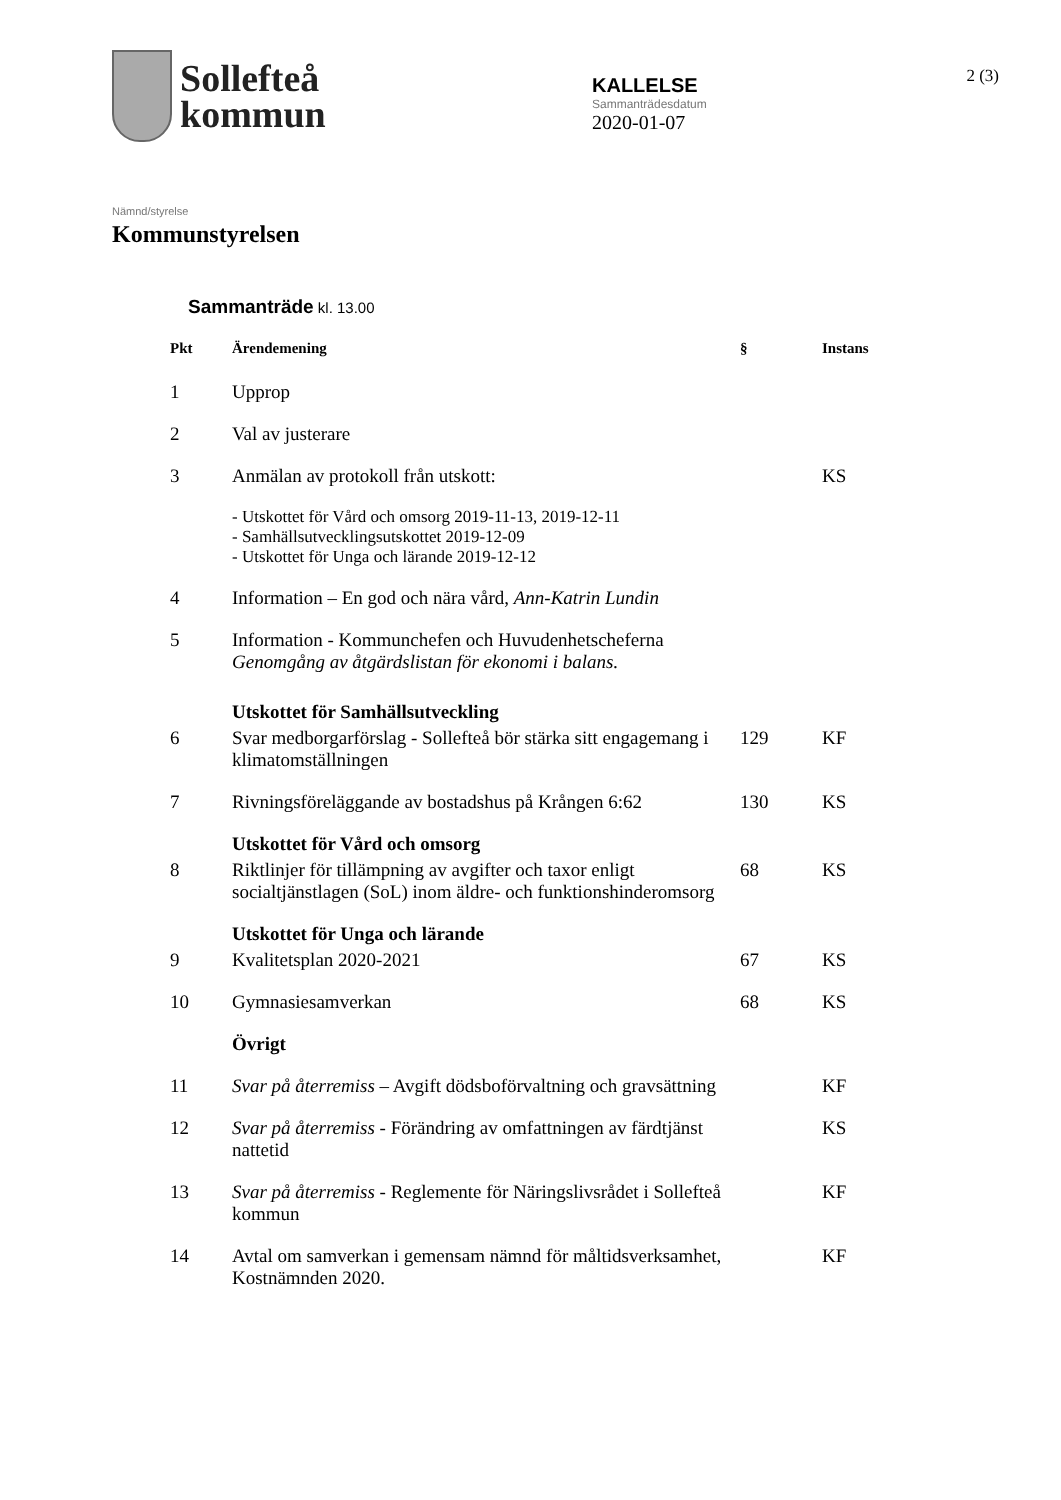Sollefteå
kommun
KALLELSE
Sammanträdesdatum
2020-01-07
2 (3)
Nämnd/styrelse
Kommunstyrelsen
Sammanträde kl. 13.00
| Pkt | Ärendemening | § | Instans |
| --- | --- | --- | --- |
| 1 | Upprop | | |
| 2 | Val av justerare | | |
| 3 | Anmälan av protokoll från utskott: | | KS |
| | - Utskottet för Vård och omsorg 2019-11-13, 2019-12-11 - Samhällsutvecklingsutskottet 2019-12-09 - Utskottet för Unga och lärande 2019-12-12 | | |
| 4 | Information – En god och nära vård, Ann-Katrin Lundin | | |
| 5 | Information - Kommunchefen och Huvudenhetscheferna Genomgång av åtgärdslistan för ekonomi i balans. | | |
| | Utskottet för Samhällsutveckling | | |
| 6 | Svar medborgarförslag - Sollefteå bör stärka sitt engagemang i klimatomställningen | 129 | KF |
| 7 | Rivningsföreläggande av bostadshus på Krången 6:62 | 130 | KS |
| | Utskottet för Vård och omsorg | | |
| 8 | Riktlinjer för tillämpning av avgifter och taxor enligt socialtjänstlagen (SoL) inom äldre- och funktionshinderomsorg | 68 | KS |
| | Utskottet för Unga och lärande | | |
| 9 | Kvalitetsplan 2020-2021 | 67 | KS |
| 10 | Gymnasiesamverkan | 68 | KS |
| | Övrigt | | |
| 11 | Svar på återremiss – Avgift dödsboförvaltning och gravsättning | | KF |
| 12 | Svar på återremiss - Förändring av omfattningen av färdtjänst nattetid | | KS |
| 13 | Svar på återremiss - Reglemente för Näringslivsrådet i Sollefteå kommun | | KF |
| 14 | Avtal om samverkan i gemensam nämnd för måltidsverksamhet, Kostnämnden 2020. | | KF |